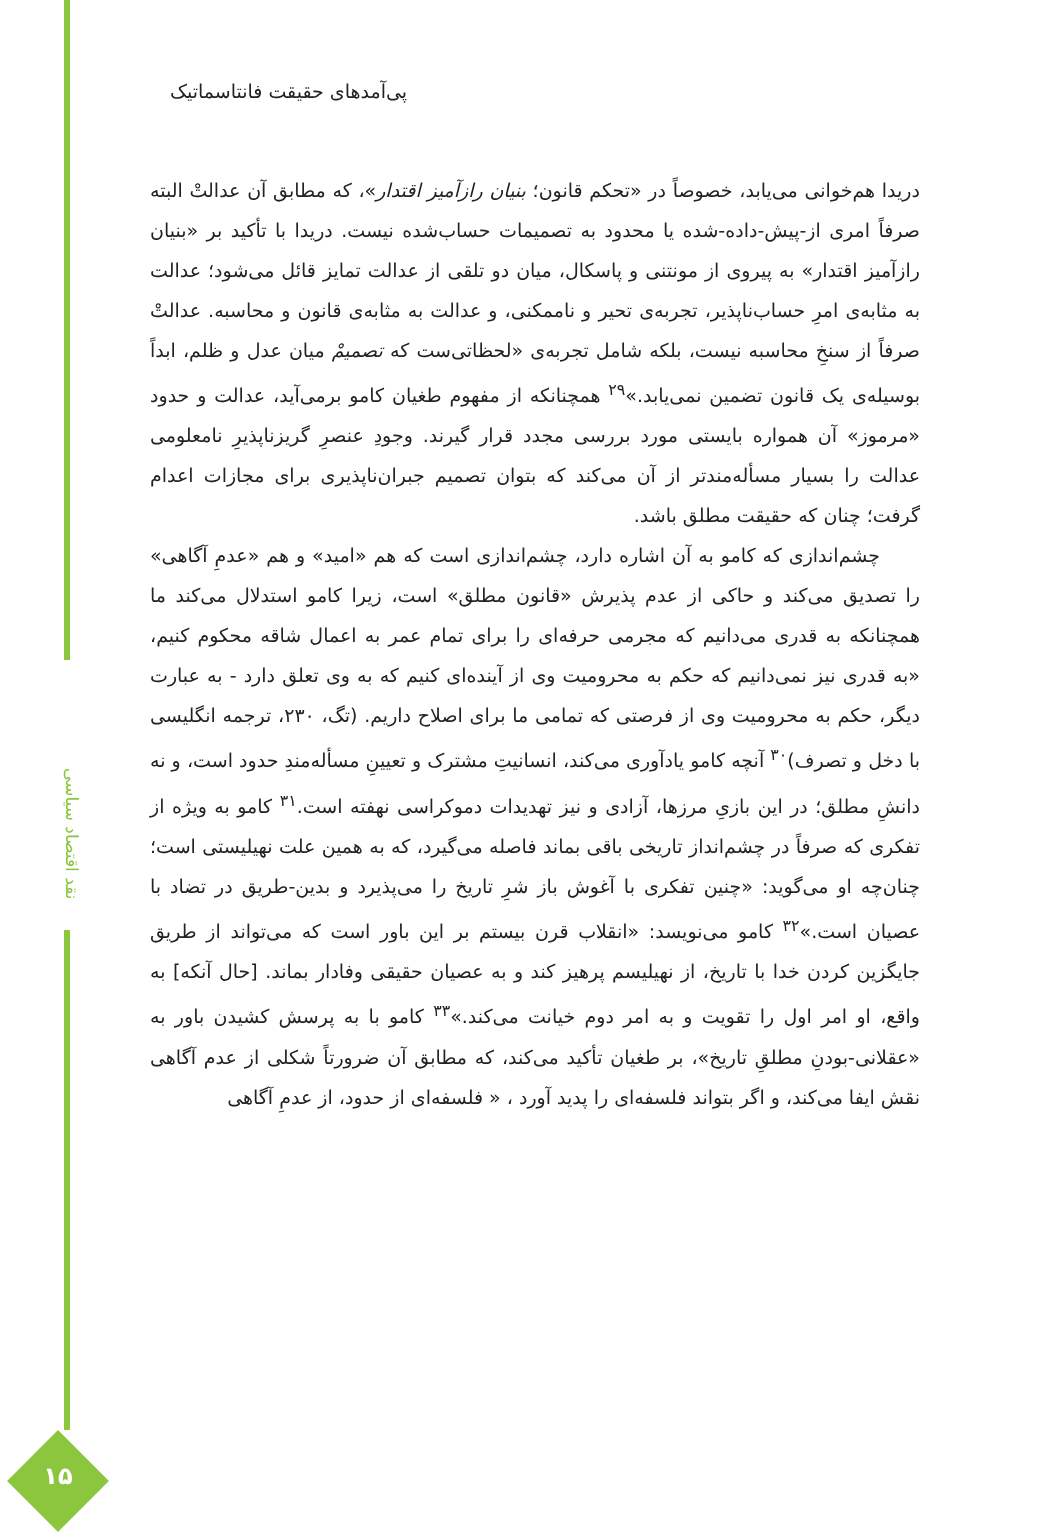نقد اقتصاد سیاسی
پی‌آمدهای حقیقت فانتاسماتیک
دریدا هم‌خوانی می‌یابد، خصوصاً در «تحکم قانون؛ بنیان رازآمیز اقتدار»، که مطابق آن عدالتْ البته صرفاً امری از-پیش-داده-شده یا محدود به تصمیمات حساب‌شده نیست. دریدا با تأکید بر «بنیان رازآمیز اقتدار» به پیروی از مونتنی و پاسکال، میان دو تلقی از عدالت تمایز قائل می‌شود؛ عدالت به مثابه‌ی امرِ حساب‌ناپذیر، تجربه‌ی تحیر و ناممکنی، و عدالت به مثابه‌ی قانون و محاسبه. عدالتْ صرفاً از سنخِ محاسبه نیست، بلکه شامل تجربه‌ی «لحظاتی‌ست که تصمیمْ میان عدل و ظلم، ابداً بوسیله‌ی یک قانون تضمین نمی‌یابد.»<sup>۲۹</sup> همچنانکه از مفهوم طغیان کامو برمی‌آید، عدالت و حدود «مرموز» آن همواره بایستی مورد بررسی مجدد قرار گیرند. وجودِ عنصرِ گریزناپذیرِ نامعلومی عدالت را بسیار مسأله‌مندتر از آن می‌کند که بتوان تصمیم جبران‌ناپذیری برای مجازات اعدام گرفت؛ چنان که حقیقت مطلق باشد.
چشم‌اندازی که کامو به آن اشاره دارد، چشم‌اندازی است که هم «امید» و هم «عدمِ آگاهی» را تصدیق می‌کند و حاکی از عدم پذیرش «قانون مطلق» است، زیرا کامو استدلال می‌کند ما همچنانکه به قدری می‌دانیم که مجرمی حرفه‌ای را برای تمام عمر به اعمال شاقه محکوم کنیم، «به قدری نیز نمی‌دانیم که حکم به محرومیت وی از آینده‌ای کنیم که به وی تعلق دارد - به عبارت دیگر، حکم به محرومیت وی از فرصتی که تمامی ما برای اصلاح داریم. (تگ، ۲۳۰، ترجمه انگلیسی با دخل و تصرف)<sup>۳۰</sup> آنچه کامو یادآوری می‌کند، انسانیتِ مشترک و تعیینِ مسأله‌مندِ حدود است، و نه دانشِ مطلق؛ در این بازیِ مرزها، آزادی و نیز تهدیدات دموکراسی نهفته است.<sup>۳۱</sup> کامو به ویژه از تفکری که صرفاً در چشم‌انداز تاریخی باقی بماند فاصله می‌گیرد، که به همین علت نهیلیستی است؛ چنان‌چه او می‌گوید: «چنین تفکری با آغوش باز شرِ تاریخ را می‌پذیرد و بدین-طریق در تضاد با عصیان است.»<sup>۳۲</sup> کامو می‌نویسد: «انقلاب قرن بیستم بر این باور است که می‌تواند از طریق جایگزین کردن خدا با تاریخ، از نهیلیسم پرهیز کند و به عصیان حقیقی وفادار بماند. [حال آنکه] به واقع، او امر اول را تقویت و به امر دوم خیانت می‌کند.»<sup>۳۳</sup> کامو با به پرسش کشیدن باور به «عقلانی-بودنِ مطلقِ تاریخ»، بر طغیان تأکید می‌کند، که مطابق آن ضرورتاً شکلی از عدم آگاهی نقش ایفا می‌کند، و اگر بتواند فلسفه‌ای را پدید آورد ، « فلسفه‌ای از حدود، از عدمِ آگاهی
۱۵